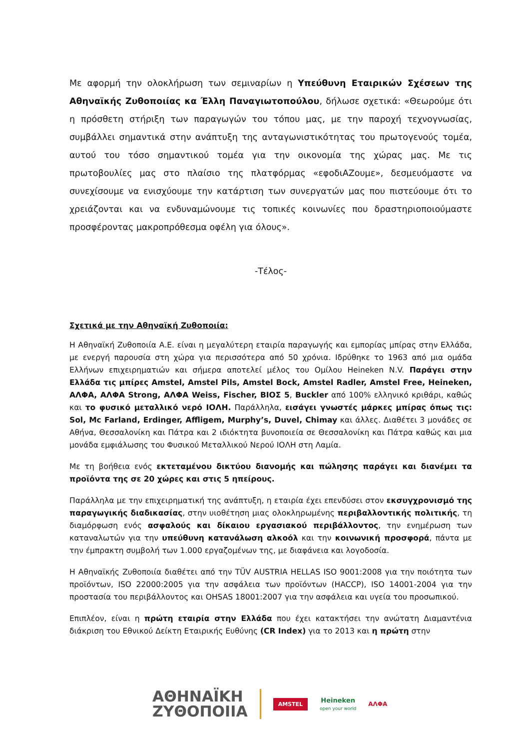Με αφορμή την ολοκλήρωση των σεμιναρίων η Υπεύθυνη Εταιρικών Σχέσεων της Αθηναϊκής Ζυθοποιίας κα Έλλη Παναγιωτοπούλου, δήλωσε σχετικά: «Θεωρούμε ότι η πρόσθετη στήριξη των παραγωγών του τόπου μας, με την παροχή τεχνογνωσίας, συμβάλλει σημαντικά στην ανάπτυξη της ανταγωνιστικότητας του πρωτογενούς τομέα, αυτού του τόσο σημαντικού τομέα για την οικονομία της χώρας μας. Με τις πρωτοβουλίες μας στο πλαίσιο της πλατφόρμας «εφοδιΑΖουμε», δεσμευόμαστε να συνεχίσουμε να ενισχύουμε την κατάρτιση των συνεργατών μας που πιστεύουμε ότι το χρειάζονται και να ενδυναμώνουμε τις τοπικές κοινωνίες που δραστηριοποιούμαστε προσφέροντας μακροπρόθεσμα οφέλη για όλους».
-Τέλος-
Σχετικά με την Αθηναϊκή Ζυθοποιία:
Η Αθηναϊκή Ζυθοποιία Α.Ε. είναι η μεγαλύτερη εταιρία παραγωγής και εμπορίας μπίρας στην Ελλάδα, με ενεργή παρουσία στη χώρα για περισσότερα από 50 χρόνια. Ιδρύθηκε το 1963 από μια ομάδα Ελλήνων επιχειρηματιών και σήμερα αποτελεί μέλος του Ομίλου Heineken N.V. Παράγει στην Ελλάδα τις μπίρες Amstel, Amstel Pils, Amstel Bock, Amstel Radler, Amstel Free, Heineken, ΑΛΦΑ, ΑΛΦΑ Strong, ΑΛΦΑ Weiss, Fischer, ΒΙΟΣ 5, Buckler από 100% ελληνικό κριθάρι, καθώς και το φυσικό μεταλλικό νερό ΙΟΛΗ. Παράλληλα, εισάγει γνωστές μάρκες μπίρας όπως τις: Sol, Mc Farland, Erdinger, Affligem, Murphy’s, Duvel, Chimay και άλλες. Διαθέτει 3 μονάδες σε Αθήνα, Θεσσαλονίκη και Πάτρα και 2 ιδιόκτητα βυνοποιεία σε Θεσσαλονίκη και Πάτρα καθώς και μια μονάδα εμφιάλωσης του Φυσικού Μεταλλικού Νερού ΙΟΛΗ στη Λαμία.
Με τη βοήθεια ενός εκτεταμένου δικτύου διανομής και πώλησης παράγει και διανέμει τα προϊόντα της σε 20 χώρες και στις 5 ηπείρους.
Παράλληλα με την επιχειρηματική της ανάπτυξη, η εταιρία έχει επενδύσει στον εκσυγχρονισμό της παραγωγικής διαδικασίας, στην υιοθέτηση μιας ολοκληρωμένης περιβαλλοντικής πολιτικής, τη διαμόρφωση ενός ασφαλούς και δίκαιου εργασιακού περιβάλλοντος, την ενημέρωση των καταναλωτών για την υπεύθυνη κατανάλωση αλκοόλ και την κοινωνική προσφορά, πάντα με την έμπρακτη συμβολή των 1.000 εργαζομένων της, με διαφάνεια και λογοδοσία.
Η Αθηναϊκής Ζυθοποιία διαθέτει από την TÜV AUSTRIA HELLAS ISO 9001:2008 για την ποιότητα των προϊόντων, ISO 22000:2005 για την ασφάλεια των προϊόντων (HACCP), ISO 14001-2004 για την προστασία του περιβάλλοντος και OHSAS 18001:2007 για την ασφάλεια και υγεία του προσωπικού.
Επιπλέον, είναι η πρώτη εταιρία στην Ελλάδα που έχει κατακτήσει την ανώτατη Διαμαντένια διάκριση του Εθνικού Δείκτη Εταιρικής Ευθύνης (CR Index) για το 2013 και η πρώτη στην
ΑΘΗΝΑΪΚΗ
ΖΥΘΟΠΟΙΙΑ
AMSTEL
Heineken
open your world
ΑΛΦΑ